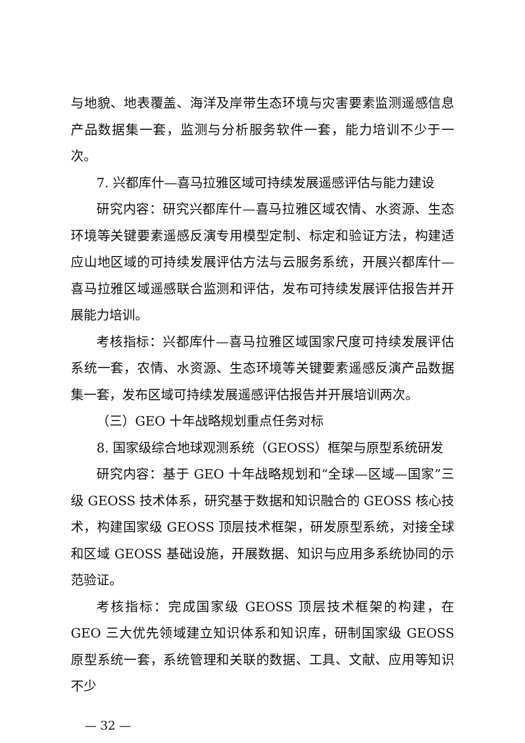与地貌、地表覆盖、海洋及岸带生态环境与灾害要素监测遥感信息产品数据集一套，监测与分析服务软件一套，能力培训不少于一次。
7. 兴都库什—喜马拉雅区域可持续发展遥感评估与能力建设
研究内容：研究兴都库什—喜马拉雅区域农情、水资源、生态环境等关键要素遥感反演专用模型定制、标定和验证方法，构建适应山地区域的可持续发展评估方法与云服务系统，开展兴都库什—喜马拉雅区域遥感联合监测和评估，发布可持续发展评估报告并开展能力培训。
考核指标：兴都库什—喜马拉雅区域国家尺度可持续发展评估系统一套，农情、水资源、生态环境等关键要素遥感反演产品数据集一套，发布区域可持续发展遥感评估报告并开展培训两次。
（三）GEO 十年战略规划重点任务对标
8. 国家级综合地球观测系统（GEOSS）框架与原型系统研发
研究内容：基于 GEO 十年战略规划和“全球—区域—国家”三级 GEOSS 技术体系，研究基于数据和知识融合的 GEOSS 核心技术，构建国家级 GEOSS 顶层技术框架，研发原型系统，对接全球和区域 GEOSS 基础设施，开展数据、知识与应用多系统协同的示范验证。
考核指标：完成国家级 GEOSS 顶层技术框架的构建，在 GEO 三大优先领域建立知识体系和知识库，研制国家级 GEOSS 原型系统一套，系统管理和关联的数据、工具、文献、应用等知识不少
— 32 —